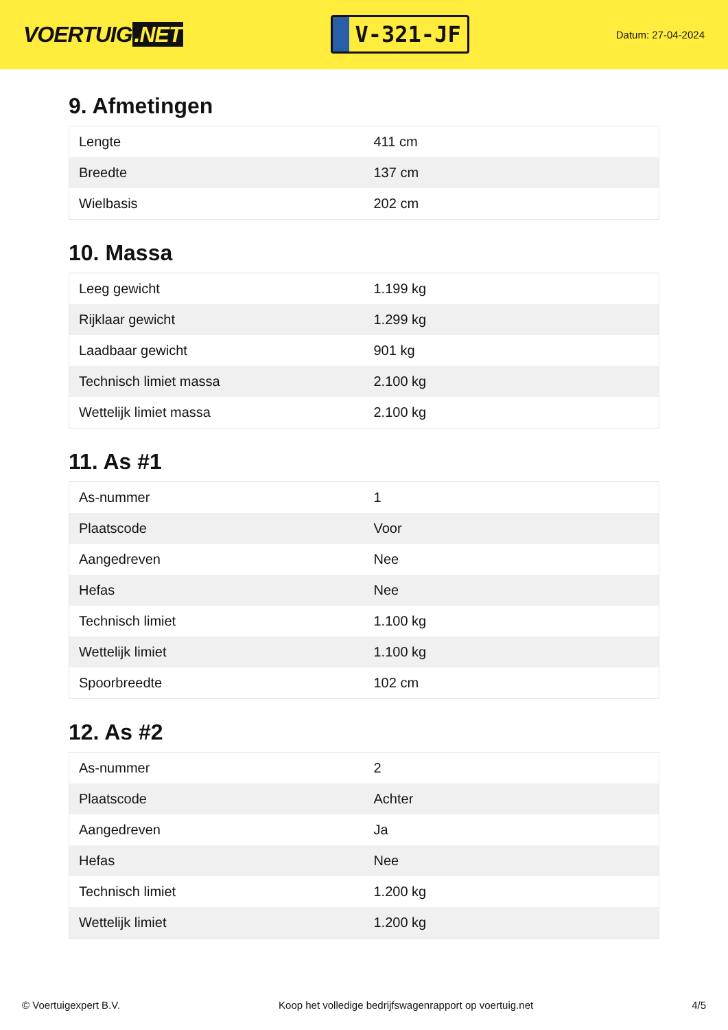VOERTUIG.NET
V-321-JF
Datum: 27-04-2024
9. Afmetingen
| Lengte | 411 cm |
| Breedte | 137 cm |
| Wielbasis | 202 cm |
10. Massa
| Leeg gewicht | 1.199 kg |
| Rijklaar gewicht | 1.299 kg |
| Laadbaar gewicht | 901 kg |
| Technisch limiet massa | 2.100 kg |
| Wettelijk limiet massa | 2.100 kg |
11. As #1
| As-nummer | 1 |
| Plaatscode | Voor |
| Aangedreven | Nee |
| Hefas | Nee |
| Technisch limiet | 1.100 kg |
| Wettelijk limiet | 1.100 kg |
| Spoorbreedte | 102 cm |
12. As #2
| As-nummer | 2 |
| Plaatscode | Achter |
| Aangedreven | Ja |
| Hefas | Nee |
| Technisch limiet | 1.200 kg |
| Wettelijk limiet | 1.200 kg |
© Voertuigexpert B.V. Koop het volledige bedrijfswagenrapport op voertuig.net 4/5